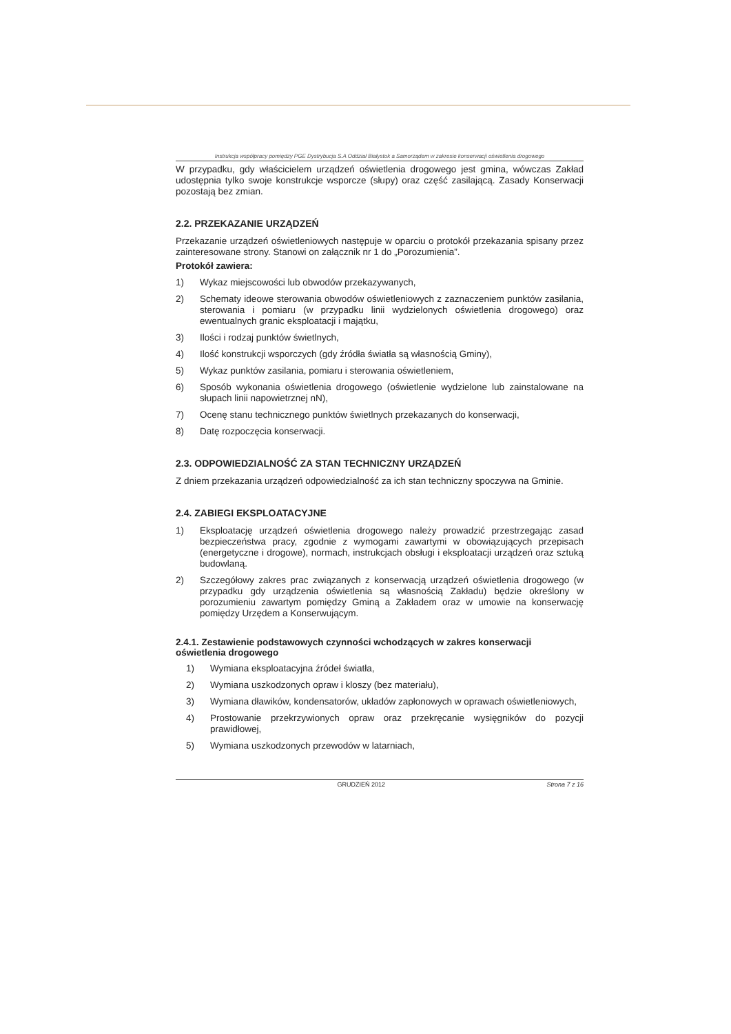Instrukcja współpracy pomiędzy PGE Dystrybucja S.A Oddział Białystok a Samorządem w zakresie konserwacji oświetlenia drogowego
W przypadku, gdy właścicielem urządzeń oświetlenia drogowego jest gmina, wówczas Zakład udostępnia tylko swoje konstrukcje wsporcze (słupy) oraz część zasilającą. Zasady Konserwacji pozostają bez zmian.
2.2. PRZEKAZANIE URZĄDZEŃ
Przekazanie urządzeń oświetleniowych następuje w oparciu o protokół przekazania spisany przez zainteresowane strony. Stanowi on załącznik nr 1 do „Porozumienia”.
Protokół zawiera:
1) Wykaz miejscowości lub obwodów przekazywanych,
2) Schematy ideowe sterowania obwodów oświetleniowych z zaznaczeniem punktów zasilania, sterowania i pomiaru (w przypadku linii wydzielonych oświetlenia drogowego) oraz ewentualnych granic eksploatacji i majątku,
3) Ilości i rodzaj punktów świetlnych,
4) Ilość konstrukcji wsporczych (gdy źródła światła są własnością Gminy),
5) Wykaz punktów zasilania, pomiaru i sterowania oświetleniem,
6) Sposób wykonania oświetlenia drogowego (oświetlenie wydzielone lub zainstalowane na słupach linii napowietrznej nN),
7) Ocenę stanu technicznego punktów świetlnych przekazanych do konserwacji,
8) Datę rozpoczęcia konserwacji.
2.3. ODPOWIEDZIALNOŚĆ ZA STAN TECHNICZNY URZĄDZEŃ
Z dniem przekazania urządzeń odpowiedzialność za ich stan techniczny spoczywa na Gminie.
2.4. ZABIEGI EKSPLOATACYJNE
1) Eksploatację urządzeń oświetlenia drogowego należy prowadzić przestrzegając zasad bezpieczeństwa pracy, zgodnie z wymogami zawartymi w obowiązujących przepisach (energetyczne i drogowe), normach, instrukcjach obsługi i eksploatacji urządzeń oraz sztuką budowlaną.
2) Szczegółowy zakres prac związanych z konserwacją urządzeń oświetlenia drogowego (w przypadku gdy urządzenia oświetlenia są własnością Zakładu) będzie określony w porozumieniu zawartym pomiędzy Gminą a Zakładem oraz w umowie na konserwację pomiędzy Urzędem a Konserwującym.
2.4.1. Zestawienie podstawowych czynności wchodzących w zakres konserwacji oświetlenia drogowego
1) Wymiana eksploatacyjna źródeł światła,
2) Wymiana uszkodzonych opraw i kloszy (bez materiału),
3) Wymiana dławików, kondensatorów, układów zapłonowych w oprawach oświetleniowych,
4) Prostowanie przekrzywionych opraw oraz przekręcanie wysięgników do pozycji prawidłowej,
5) Wymiana uszkodzonych przewodów w latarniach,
GRUDZIEŃ 2012 Strona 7 z 16